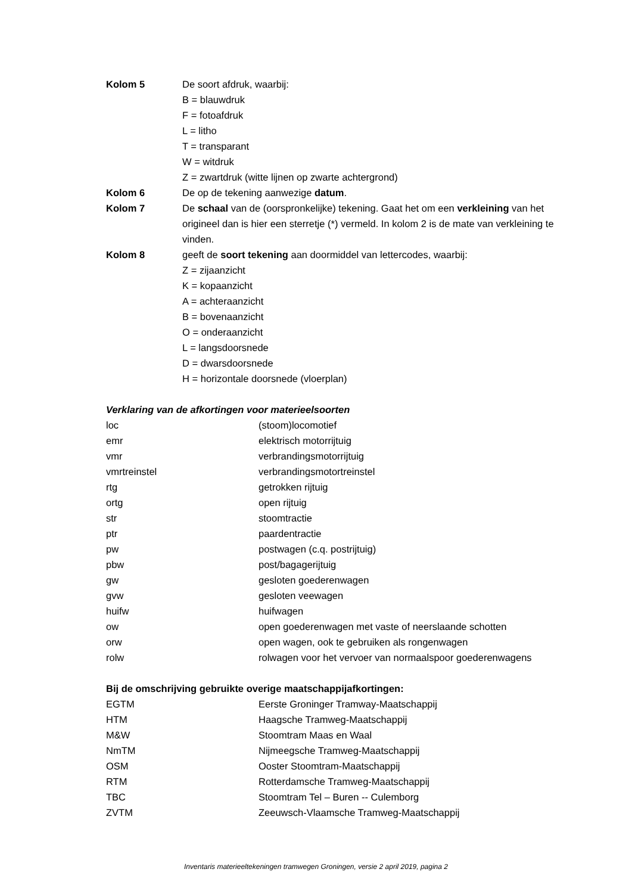Kolom 5 De soort afdruk, waarbij:
B = blauwdruk
F = fotoafdruk
L = litho
T = transparant
W = witdruk
Z = zwartdruk (witte lijnen op zwarte achtergrond)
Kolom 6 De op de tekening aanwezige datum.
Kolom 7 De schaal van de (oorspronkelijke) tekening. Gaat het om een verkleining van het origineel dan is hier een sterretje (*) vermeld. In kolom 2 is de mate van verkleining te vinden.
Kolom 8 geeft de soort tekening aan doormiddel van lettercodes, waarbij:
Z = zijaanzicht
K = kopaanzicht
A = achteraanzicht
B = bovenaanzicht
O = onderaanzicht
L = langsdoorsnede
D = dwarsdoorsnede
H = horizontale doorsnede (vloerplan)
Verklaring van de afkortingen voor materieelsoorten
loc (stoom)locomotief
emr elektrisch motorrijtuig
vmr verbrandingsmotorrijtuig
vmrtreinstel verbrandingsmotortreinstel
rtg getrokken rijtuig
ortg open rijtuig
str stoomtractie
ptr paardentractie
pw postwagen (c.q. postrijtuig)
pbw post/bagagerijtuig
gw gesloten goederenwagen
gvw gesloten veewagen
huifw huifwagen
ow open goederenwagen met vaste of neerslaande schotten
orw open wagen, ook te gebruiken als rongenwagen
rolw rolwagen voor het vervoer van normaalspoor goederenwagens
Bij de omschrijving gebruikte overige maatschappijafkortingen:
EGTM Eerste Groninger Tramway-Maatschappij
HTM Haagsche Tramweg-Maatschappij
M&W Stoomtram Maas en Waal
NmTM Nijmeegsche Tramweg-Maatschappij
OSM Ooster Stoomtram-Maatschappij
RTM Rotterdamsche Tramweg-Maatschappij
TBC Stoomtram Tel – Buren -- Culemborg
ZVTM Zeeuwsch-Vlaamsche Tramweg-Maatschappij
Inventaris materieeltekeningen tramwegen Groningen, versie 2 april 2019, pagina 2